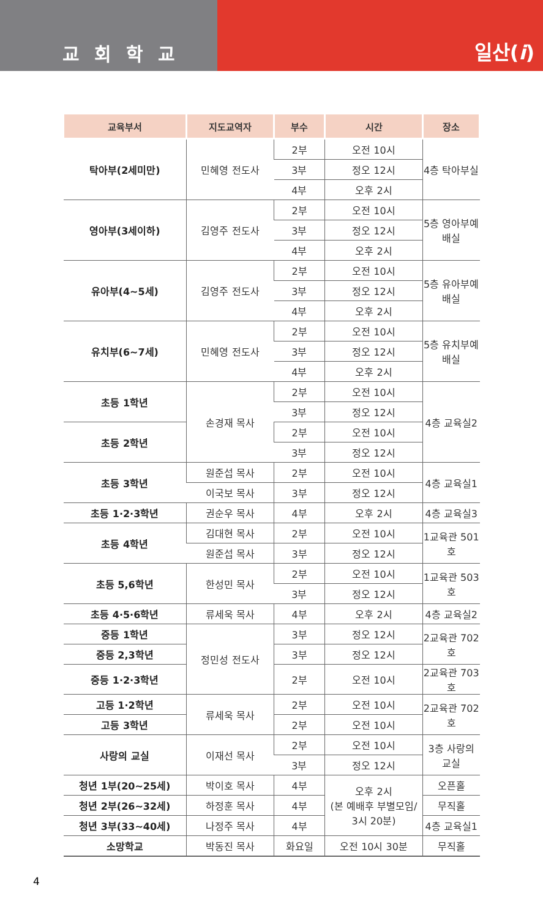교회학교
일산(i)
| 교육부서 | 지도교역자 | 부수 | 시간 | 장소 |
| --- | --- | --- | --- | --- |
| 탁아부(2세미만) | 민혜영 전도사 | 2부 | 오전 10시 | 4층 탁아부실 |
| | | 3부 | 정오 12시 | |
| | | 4부 | 오후 2시 | |
| 영아부(3세이하) | 김영주 전도사 | 2부 | 오전 10시 | 5층 영아부예배실 |
| | | 3부 | 정오 12시 | |
| | | 4부 | 오후 2시 | |
| 유아부(4~5세) | 김영주 전도사 | 2부 | 오전 10시 | 5층 유아부예배실 |
| | | 3부 | 정오 12시 | |
| | | 4부 | 오후 2시 | |
| 유치부(6~7세) | 민혜영 전도사 | 2부 | 오전 10시 | 5층 유치부예배실 |
| | | 3부 | 정오 12시 | |
| | | 4부 | 오후 2시 | |
| 초등 1학년 | 손경재 목사 | 2부 | 오전 10시 | 4층 교육실2 |
| | | 3부 | 정오 12시 | |
| 초등 2학년 | | 2부 | 오전 10시 | |
| | | 3부 | 정오 12시 | |
| 초등 3학년 | 원준섭 목사 | 2부 | 오전 10시 | 4층 교육실1 |
| | 이국보 목사 | 3부 | 정오 12시 | |
| 초등 1·2·3학년 | 권순우 목사 | 4부 | 오후 2시 | 4층 교육실3 |
| 초등 4학년 | 김대현 목사 | 2부 | 오전 10시 | 1교육관 501호 |
| | 원준섭 목사 | 3부 | 정오 12시 | |
| 초등 5,6학년 | 한성민 목사 | 2부 | 오전 10시 | 1교육관 503호 |
| | | 3부 | 정오 12시 | |
| 초등 4·5·6학년 | 류세욱 목사 | 4부 | 오후 2시 | 4층 교육실2 |
| 중등 1학년 | 정민성 전도사 | 3부 | 정오 12시 | 2교육관 702호 |
| 중등 2,3학년 | | 3부 | 정오 12시 | |
| 중등 1·2·3학년 | | 2부 | 오전 10시 | 2교육관 703호 |
| 고등 1·2학년 | 류세욱 목사 | 2부 | 오전 10시 | 2교육관 702호 |
| 고등 3학년 | | 2부 | 오전 10시 | |
| 사랑의 교실 | 이재선 목사 | 2부 | 오전 10시 | 3층 사랑의 교실 |
| | | 3부 | 정오 12시 | |
| 청년 1부(20~25세) | 박이호 목사 | 4부 | 오후 2시 (본 예배후 부별모임/ 3시 20분) | 오픈홀 |
| 청년 2부(26~32세) | 하정훈 목사 | 4부 | | 무직홀 |
| 청년 3부(33~40세) | 나정주 목사 | 4부 | | 4층 교육실1 |
| 소망학교 | 박동진 목사 | 화요일 | 오전 10시 30분 | 무직홀 |
4